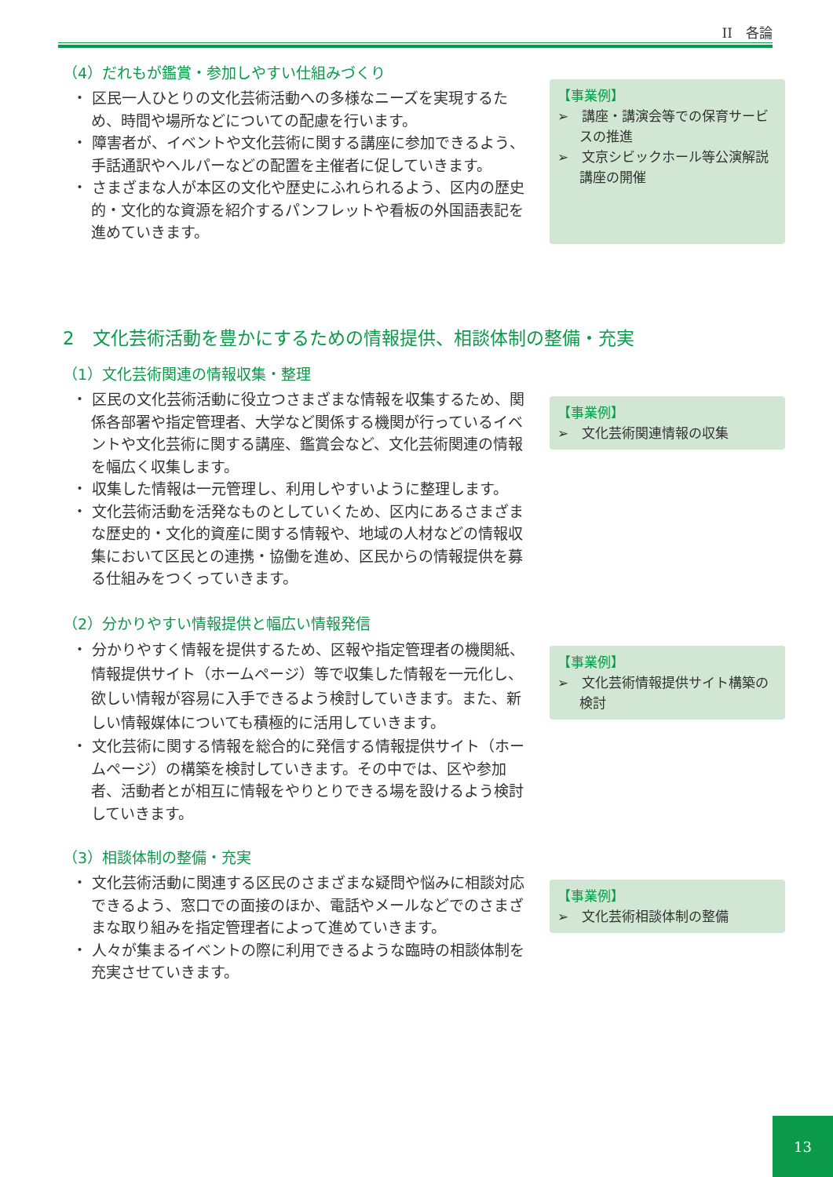II　各論
（4）だれもが鑑賞・参加しやすい仕組みづくり
・ 区民一人ひとりの文化芸術活動への多様なニーズを実現するため、時間や場所などについての配慮を行います。
・ 障害者が、イベントや文化芸術に関する講座に参加できるよう、手話通訳やヘルパーなどの配置を主催者に促していきます。
・ さまざまな人が本区の文化や歴史にふれられるよう、区内の歴史的・文化的な資源を紹介するパンフレットや看板の外国語表記を進めていきます。
【事業例】
➢　講座・講演会等での保育サービスの推進
➢　文京シビックホール等公演解説講座の開催
2　文化芸術活動を豊かにするための情報提供、相談体制の整備・充実
（1）文化芸術関連の情報収集・整理
・ 区民の文化芸術活動に役立つさまざまな情報を収集するため、関係各部署や指定管理者、大学など関係する機関が行っているイベントや文化芸術に関する講座、鑑賞会など、文化芸術関連の情報を幅広く収集します。
・ 収集した情報は一元管理し、利用しやすいように整理します。
・ 文化芸術活動を活発なものとしていくため、区内にあるさまざまな歴史的・文化的資産に関する情報や、地域の人材などの情報収集において区民との連携・協働を進め、区民からの情報提供を募る仕組みをつくっていきます。
【事業例】
➢　文化芸術関連情報の収集
（2）分かりやすい情報提供と幅広い情報発信
・ 分かりやすく情報を提供するため、区報や指定管理者の機関紙、情報提供サイト（ホームページ）等で収集した情報を一元化し、欲しい情報が容易に入手できるよう検討していきます。また、新しい情報媒体についても積極的に活用していきます。
・ 文化芸術に関する情報を総合的に発信する情報提供サイト（ホームページ）の構築を検討していきます。その中では、区や参加者、活動者とが相互に情報をやりとりできる場を設けるよう検討していきます。
【事業例】
➢　文化芸術情報提供サイト構築の検討
（3）相談体制の整備・充実
・ 文化芸術活動に関連する区民のさまざまな疑問や悩みに相談対応できるよう、窓口での面接のほか、電話やメールなどでのさまざまな取り組みを指定管理者によって進めていきます。
・ 人々が集まるイベントの際に利用できるような臨時の相談体制を充実させていきます。
【事業例】
➢　文化芸術相談体制の整備
13